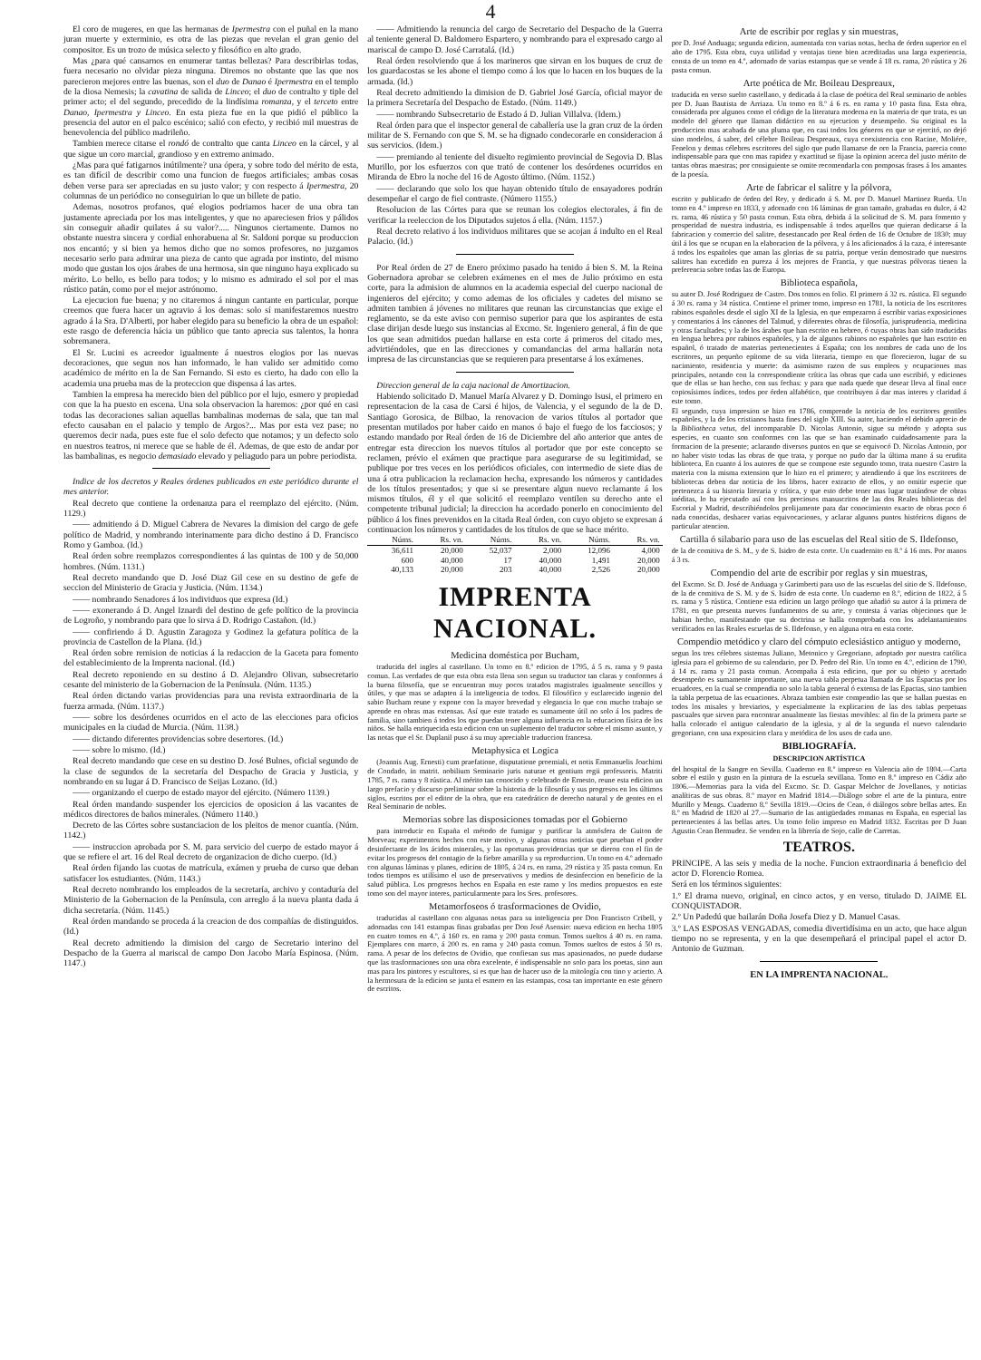4
El coro de mugeres, en que las hermanas de Ipermestra con el puñal en la mano juran muerte y exterminio, es otra de las piezas que revelan el gran genio del compositor. Es un trozo de música selecto y filosófico en alto grado.
Mas ¿para qué cansarnos en enumerar tantas bellezas? Para describirlas todas, fuera necesario no olvidar pieza ninguna. Diremos no obstante que las que nos parecieron mejores entre las buenas, son el duo de Danao é Ipermestra en el templo de la diosa Nemesis; la cavatina de salida de Linceo; el duo de contralto y tiple del primer acto; el del segundo, precedido de la lindísima romanza, y el terceto entre Danao, Ipermestra y Linceo. En esta pieza fue en la que pidió el público la presencia del autor en el palco escénico; salió con efecto, y recibió mil muestras de benevolencia del público madrileño.
Tambien merece citarse el rondó de contralto que canta Linceo en la cárcel, y al que sigue un coro marcial, grandioso y en extremo animado.
¿Mas para qué fatigarnos inútilmente? una ópera, y sobre todo del mérito de esta, es tan difícil de describir como una funcion de fuegos artificiales; ambas cosas deben verse para ser apreciadas en su justo valor; y con respecto á Ipermestra, 20 columnas de un periódico no conseguirian lo que un billete de patio.
Ademas, nosotros profanos, qué elogios podriamos hacer de una obra tan justamente apreciada por los mas inteligentes, y que no apareciesen frios y pálidos sin conseguir añadir quilates á su valor?..... Ningunos ciertamente. Damos no obstante nuestra sincera y cordial enhorabuena al Sr. Saldoni porque su produccion nos encantó; y si bien ya hemos dicho que no somos profesores, no juzgamos necesario serlo para admirar una pieza de canto que agrada por instinto, del mismo modo que gustan los ojos árabes de una hermosa, sin que ninguno haya explicado su mérito. Lo bello, es bello para todos; y lo mismo es admirado el sol por el mas rústico patán, como por el mejor astrónomo.
La ejecucion fue buena; y no citaremos á ningun cantante en particular, porque creemos que fuera hacer un agravio á los demas: solo sí manifestaremos nuestro agrado á la Sra. D'Alberti, por haber elegido para su beneficio la obra de un español: este rasgo de deferencia hácia un público que tanto aprecia sus talentos, la honra sobremanera.
El Sr. Lucini es acreedor igualmente á nuestros elogios por las nuevas decoraciones, que segun nos han informado, le han valido ser admitido como académico de mérito en la de San Fernando. Si esto es cierto, ha dado con ello la academia una prueba mas de la proteccion que dispensa á las artes.
Tambien la empresa ha merecido bien del público por el lujo, esmero y propiedad con que la ha puesto en escena. Una sola observacion la haremos: ¿por qué en casi todas las decoraciones salian aquellas bambalinas modernas de sala, que tan mal efecto causaban en el palacio y templo de Argos?... Mas por esta vez pase; no queremos decir nada, pues este fue el solo defecto que notamos; y un defecto solo en nuestros teatros, ni merece que se hable de él. Ademas, de que esto de andar por las bambalinas, es negocio demasiado elevado y peliagudo para un pobre periodista.
Indice de los decretos y Reales órdenes publicados en este periódico durante el mes anterior.
Real decreto que contiene la ordenanza para el reemplazo del ejército. (Núm. 1129.)
—— admitiendo á D. Miguel Cabrera de Nevares la dimision del cargo de gefe político de Madrid, y nombrando interinamente para dicho destino á D. Francisco Romo y Gamboa. (Id.)
Real órden sobre reemplazos correspondientes á las quintas de 100 y de 50,000 hombres. (Núm. 1131.)
Real decreto mandando que D. José Diaz Gil cese en su destino de gefe de seccion del Ministerio de Gracia y Justicia. (Núm. 1134.)
—— nombrando Senadores á los individuos que expresa (Id.)
—— exonerando á D. Angel Iznardi del destino de gefe político de la provincia de Logroño, y nombrando para que lo sirva á D. Rodrigo Castañon. (Id.)
—— confiriendo á D. Agustin Zaragoza y Godinez la gefatura política de la provincia de Castellon de la Plana. (Id.)
Real órden sobre remision de noticias á la redaccion de la Gaceta para fomento del establecimiento de la Imprenta nacional. (Id.)
Real decreto reponiendo en su destino á D. Alejandro Olivan, subsecretario cesante del ministerio de la Gobernacion de la Península. (Núm. 1135.)
Real órden dictando varias providencias para una revista extraordinaria de la fuerza armada. (Núm. 1137.)
—— sobre los desórdenes ocurridos en el acto de las elecciones para oficios municipales en la ciudad de Murcia. (Núm. 1138.)
—— dictando diferentes providencias sobre desertores. (Id.)
—— sobre lo mismo. (Id.)
Real decreto mandando que cese en su destino D. José Bulnes, oficial segundo de la clase de segundos de la secretaría del Despacho de Gracia y Justicia, y nombrando en su lugar á D. Francisco de Seijas Lozano. (Id.)
—— organizando el cuerpo de estado mayor del ejército. (Número 1139.)
Real órden mandando suspender los ejercicios de oposicion á las vacantes de médicos directores de baños minerales. (Número 1140.)
Decreto de las Córtes sobre sustanciacion de los pleitos de menor cuantía. (Núm. 1142.)
—— instruccion aprobada por S. M. para servicio del cuerpo de estado mayor á que se refiere el art. 16 del Real decreto de organizacion de dicho cuerpo. (Id.)
Real órden fijando las cuotas de matrícula, exámen y prueba de curso que deban satisfacer los estudiantes. (Núm. 1143.)
Real decreto nombrando los empleados de la secretaría, archivo y contaduría del Ministerio de la Gobernacion de la Península, con arreglo á la nueva planta dada á dicha secretaría. (Núm. 1145.)
Real órden mandando se proceda á la creacion de dos compañías de distinguidos. (Id.)
Real decreto admitiendo la dimision del cargo de Secretario interino del Despacho de la Guerra al mariscal de campo Don Jacobo María Espinosa. (Núm. 1147.)
—— Admitiendo la renuncia del cargo de Secretario del Despacho de la Guerra al teniente general D. Baldomero Espartero, y nombrando para el expresado cargo al mariscal de campo D. José Carratalá. (Id.)
Real órden resolviendo que á los marineros que sirvan en los buques de cruz de los guardacostas se les abone el tiempo como á los que lo hacen en los buques de la armada. (Id.)
Real decreto admitiendo la dimision de D. Gabriel José García, oficial mayor de la primera Secretaría del Despacho de Estado. (Núm. 1149.)
—— nombrando Subsecretario de Estado á D. Julian Villalva. (Idem.)
Real órden para que el inspector general de caballería use la gran cruz de la órden militar de S. Fernando con que S. M. se ha dignado condecorarle en consideracion á sus servicios. (Idem.)
—— premiando al teniente del disuelto regimiento provincial de Segovia D. Blas Murillo, por los esfuerzos con que trató de contener los desórdenes ocurridos en Miranda de Ebro la noche del 16 de Agosto último. (Núm. 1152.)
—— declarando que solo los que hayan obtenido título de ensayadores podrán desempeñar el cargo de fiel contraste. (Número 1155.)
Resolucion de las Córtes para que se reunan los colegios electorales, á fin de verificar la reeleccion de los Diputados sujetos á ella. (Núm. 1157.)
Real decreto relativo á los individuos militares que se acojan á indulto en el Real Palacio. (Id.)
Por Real órden de 27 de Enero próximo pasado ha tenido á bien S. M. la Reina Gobernadora aprobar se celebren exámenes en el mes de Julio próximo en esta corte, para la admision de alumnos en la academia especial del cuerpo nacional de ingenieros del ejército; y como ademas de los oficiales y cadetes del mismo se admiten tambien á jóvenes no militares que reunan las circunstancias que exige el reglamento, se da este aviso con permiso superior para que los aspirantes de esta clase dirijan desde luego sus instancias al Excmo. Sr. Ingeniero general, á fin de que los que sean admitidos puedan hallarse en esta corte á primeros del citado mes, advirtiéndoles, que en las direcciones y comandancias del arma hallarán nota impresa de las circunstancias que se requieren para presentarse á los exámenes.
Direccion general de la caja nacional de Amortizacion.
Habiendo solicitado D. Manuel María Alvarez y D. Domingo Isusi, el primero en representacion de la casa de Carsi é hijos, de Valencia, y el segundo de la de D. Santiago Gorosica, de Bilbao, la renovacion de varios títulos al portador que presentan mutilados por haber caido en manos ó bajo el fuego de los facciosos; y estando mandado por Real órden de 16 de Diciembre del año anterior que antes de entregar esta direccion los nuevos títulos al portador que por este concepto se reclamen, prévio el exámen que practique para asegurarse de su legitimidad, se publique por tres veces en los periódicos oficiales, con intermedio de siete dias de una á otra publicacion la reclamacion hecha, expresando los números y cantidades de los títulos presentados; y que si se presentare algun nuevo reclamante á los mismos títulos, él y el que solicitó el reemplazo ventilen su derecho ante el competente tribunal judicial; la direccion ha acordado ponerlo en conocimiento del público á los fines prevenidos en la citada Real órden, con cuyo objeto se expresan á continuacion los números y cantidades de los títulos de que se hace mérito.
| Núms. | Rs. vn. | Núms. | Rs. vn. | Núms. | Rs. vn. |
| --- | --- | --- | --- | --- | --- |
| 36,611 | 20,000 | 52,037 | 2,000 | 12,096 | 4,000 |
| 600 | 40,000 | 17 | 40,000 | 1,491 | 20,000 |
| 40,133 | 20,000 | 203 | 40,000 | 2,526 | 20,000 |
IMPRENTA NACIONAL.
Medicina doméstica por Bucham,
traducida del ingles al castellano. Un tomo en 8.º edicion de 1795, á 5 rs. rama y 9 pasta comun. Las verdades de que esta obra esta llena son segun su traductor tan claras y conformes á la buena filosofía, que se encuentran muy pocos tratados magistrales igualmente sencillos y útiles, y que mas se adapten á la inteligencia de todos. El filosófico y esclarecido ingenio del sabio Bucham reune y expone con la mayor brevedad y elegancia lo que con mucho trabajo se aprende en obras mas extensas. Así que este tratado es sumamente útil no solo á los padres de familia, sino tambien á todos los que puedan tener alguna influencia en la educacion física de los niños. Se halla enriquecida esta edicion con un suplemento del traductor sobre el mismo asunto, y las notas que el Sr. Duplanil puso á su muy apreciable traduccion francesa.
Metaphysica et Logica
(Joannis Aug. Ernesti) cum praefatione, disputatione proemiali, et notis Emmanuelis Joachimi de Condado, in matrit. nobilium Seminario juris naturae et gentium regii professoris. Matriti 1785, 7 rs. rama y 8 rústica. Al mérito tan conocido y celebrado de Ernesto, reune esta edicion un largo prefacio y discurso preliminar sobre la historia de la filosofía y sus progresos en los últimos siglos, escritos por el editor de la obra, que era catedrático de derecho natural y de gentes en el Real Seminario de nobles.
Memorias sobre las disposiciones tomadas por el Gobierno
para introducir en España el método de fumigar y purificar la atmósfera de Guiton de Morveau; experimentos hechos con este motivo, y algunas otras noticias que prueban el poder desinfectante de los ácidos minerales, y las oportunas providencias que se dieron con el fin de evitar los progresos del contagio de la fiebre amarilla y su reproduccion. Un tomo en 4.º adornado con algunas láminas y planes, edicion de 1805, á 24 rs. en rama, 29 rústica y 35 pasta comun. En todos tiempos es utilísimo el uso de preservativos y medios de desinfeccion en beneficio de la salud pública. Los progresos hechos en España en este ramo y los medios propuestos en este tomo son del mayor interes, particularmente para los Sres. profesores.
Metamorfoseos ó trasformaciones de Ovidio,
traducidas al castellano con algunas notas para su inteligencia por Don Francisco Cribell, y adornadas con 141 estampas finas grabadas por Don José Asensio: nueva edicion en hecha 1805 en cuatro tomos en 4.º, á 160 rs. en rama y 200 pasta comun. Tomos sueltos á 40 rs. en rama. Ejemplares con marco, á 200 rs. en rama y 240 pasta comun. Tomos sueltos de estos á 50 rs. rama. A pesar de los defectos de Ovidio, que confiesan sus mas apasionados, no puede dudarse que las trasformaciones son una obra excelente, é indispensable no solo para los poetas, sino aun mas para los pintores y escultores, si es que han de hacer uso de la mitología con tino y acierto. A la hermosura de la edicion se junta el esmero en las estampas, cosa tan importante en este género de escritos.
Arte de escribir por reglas y sin muestras,
por D. José Anduaga; segunda edicion, aumentada con varias notas, hecha de órden superior en el año de 1795. Esta obra, cuya utilidad y ventajas tiene bien acreditadas una larga experiencia, consta de un tomo en 4.º, adornado de varias estampas que se vende á 18 rs. rama, 20 rústica y 26 pasta comun.
Arte poética de Mr. Boileau Despreaux,
traducida en verso suelto castellano, y dedicada á la clase de poética del Real seminario de nobles por D. Juan Bautista de Arriaza. Un tomo en 8.º á 6 rs. en rama y 10 pasta fina. Esta obra, considerada por algunos como el código de la literatura moderna en la materia de que trata, es un modelo del género que llaman didáctico en su ejecucion y desempeño. Su original es la produccion mas acabada de una pluma que, en casi todos los géneros en que se ejercitó, no dejó sino modelos, á saber, del célebre Boileau Despreaux, cuya coexistencia con Racine, Moliére, Fenelon y demas célebres escritores del siglo que pudo llamarse de oro la Francia, parecia como indispensable para que con mas rapidez y exactitud se fijase la opinion acerca del justo mérito de tantas obras maestras; por consiguiente se omite recomendarla con pomposas frases á los amantes de la poesía.
Arte de fabricar el salitre y la pólvora,
escrito y publicado de órden del Rey, y dedicado á S. M. por D. Manuel Martinez Rueda. Un tomo en 4.º impreso en 1833, y adornado con 16 láminas de gran tamaño, grabadas en dulce, á 42 rs. rama, 46 rústica y 50 pasta comun. Esta obra, debida á la solicitud de S. M. para fomento y prosperidad de nuestra industria, es indispensable á todos aquellos que quieran dedicarse á la fabricacion y comercio del salitre, desestancado por Real órden de 16 de Octubre de 1830; muy útil á los que se ocupan en la elaboracion de la pólvora, y á los aficionados á la caza, é interesante á todos los españoles que aman las glorias de su patria, porque verán demostrado que nuestros salitres han excedido en pureza á los mejores de Francia, y que nuestras pólvoras tienen la preferencia sobre todas las de Europa.
Biblioteca española,
su autor D. José Rodriguez de Castro. Dos tomos en folio. El primero á 32 rs. rústica. El segundo á 30 rs. rama y 34 rústica. Contiene el primer tomo, impreso en 1781, la noticia de los escritores rabinos españoles desde el siglo XI de la Iglesia, en que empezaron á escribir varias exposiciones y comentarios á los cánones del Talmud, y diferentes obras de filosofía, jurisprudencia, medicina y otras facultades; y la de los árabes que han escrito en hebreo, ó cuyas obras han sido traducidas en lengua hebrea por rabinos españoles, y la de algunos rabinos no españoles que han escrito en español, ó tratado de materias pertenecientes á España; con los nombres de cada uno de los escritores, un pequeño epítome de su vida literaria, tiempo en que florecieron, lugar de su nacimiento, residencia y muerte: da asimismo razon de sus empleos y ocupaciones mas principales, notando con la correspondiente crítica las obras que cada uno escribió, y ediciones que de ellas se han hecho, con sus fechas: y para que nada quede que desear lleva al final once copiosísimos índices, todos por órden alfabético, que contribuyen á dar mas interes y claridad á este tomo.
El segundo, cuya impresion se hizo en 1786, comprende la noticia de los escritores gentiles españoles, y la de los cristianos hasta fines del siglo XIII. Su autor, haciendo el debido aprecio de la Bibliotheca vetus, del incomparable D. Nicolas Antonio, sigue su método y adopta sus especies, en cuanto son conformes con las que se han examinado cuidadosamente para la formacion de la presente; aclarando diversos puntos en que se equivocó D. Nicolas Antonio, por no haber visto todas las obras de que trata, y porque no pudo dar la última mano á su erudita biblioteca. En cuanto á los autores de que se compone este segundo tomo, trata nuestro Castro la materia con la misma extension que lo hizo en el primero; y atendiendo á que los escritores de bibliotecas deben dar noticia de los libros, hacer extracto de ellos, y no omitir especie que pertenezca á su historia literaria y crítica, y que esto debe tener mas lugar tratándose de obras inéditas, lo ha ejecutado así con los preciosos manuscritos de las dos Reales bibliotecas del Escorial y Madrid, describiéndolos prolijamente para dar conocimiento exacto de obras poco ó nada conocidas, deshacer varias equivocaciones, y aclarar algunos puntos históricos dignos de particular atencion.
Cartilla ó silabario para uso de las escuelas del Real sitio de S. Ildefonso,
de la de comitiva de S. M., y de S. Isidro de esta corte. Un cuadernito en 8.º á 16 mrs. Por manos á 3 rs.
Compendio del arte de escribir por reglas y sin muestras,
del Excmo. Sr. D. José de Anduaga y Garimberti para uso de las escuelas del sitio de S. Ildefonso, de la de comitiva de S. M. y de S. Isidro de esta corte. Un cuaderno en 8.º, edicion de 1822, á 5 rs. rama y 5 rústica. Contiene esta edicion un largo prólogo que añadió su autor á la primera de 1781, en que presenta nuevos fundamentos de su arte, y contesta á varias objeciones que le habian hecho, manifestando que su doctrina se halla comprobada con los adelantamientos verificados en las Reales escuelas de S. Ildefonso, y en alguna otra en esta corte.
Compendio metódico y claro del cómputo eclesiástico antiguo y moderno,
segun los tres célebres sistemas Juliano, Metonico y Gregoriano, adoptado por nuestra católica iglesia para el gobierno de su calendario, por D. Pedro del Rio. Un tomo en 4.º, edicion de 1790, á 14 rs. rama y 21 pasta comun. Acompaña á esta edicion, que por su objeto y acertado desempeño es sumamente importante, una nueva tabla perpetua llamada de las Espactas por los ecuadores, en la cual se compendia no solo la tabla general ó extensa de las Epactas, sino tambien la tabla perpetua de las ecuaciones. Abraza tambien este compendio las que se hallan puestas en todos los misales y breviarios, y especialmente la explicacion de las dos tablas perpetuas pascuales que sirven para encontrar anualmente las fiestas movibles: al fin de la primera parte se halla colocado el antiguo calendario de la iglesia, y al de la segunda el nuevo calendario gregoriano, con una exposicion clara y metódica de los usos de cada uno.
BIBLIOGRAFÍA.
DESCRIPCION ARTÍSTICA
del hospital de la Sangre en Sevilla. Cuaderno en 8.º impreso en Valencia año de 1804.—Carta sobre el estilo y gusto en la pintura de la escuela sevillana. Tomo en 8.º impreso en Cádiz año 1806.—Memorias para la vida del Excmo. Sr. D. Gaspar Melchor de Jovellanos, y noticias analíticas de sus obras. 8.º mayor en Madrid 1814.—Diálogo sobre el arte de la pintura, entre Murillo y Mengs. Cuaderno 8.º Sevilla 1819.—Ocios de Cean, ó diálogos sobre bellas artes. En 8.º en Madrid de 1820 al 27.—Sumario de las antigüedades romanas en España, en especial las pertenecientes á las bellas artes. Un tomo folio impreso en Madrid 1832. Escritas por D Juan Agustin Cean Bermudez. Se venden en la librería de Sojo, calle de Carretas.
TEATROS.
PRINCIPE. A las seis y media de la noche. Funcion extraordinaria á beneficio del actor D. Florencio Romea.
Será en los términos siguientes:
1.º El drama nuevo, original, en cinco actos, y en verso, titulado D. JAIME EL CONQUISTADOR.
2.º Un Padedú que bailarán Doña Josefa Diez y D. Manuel Casas.
3.º LAS ESPOSAS VENGADAS, comedia divertidísima en un acto, que hace algun tiempo no se representa, y en la que desempeñará el principal papel el actor D. Antonio de Guzman.
EN LA IMPRENTA NACIONAL.